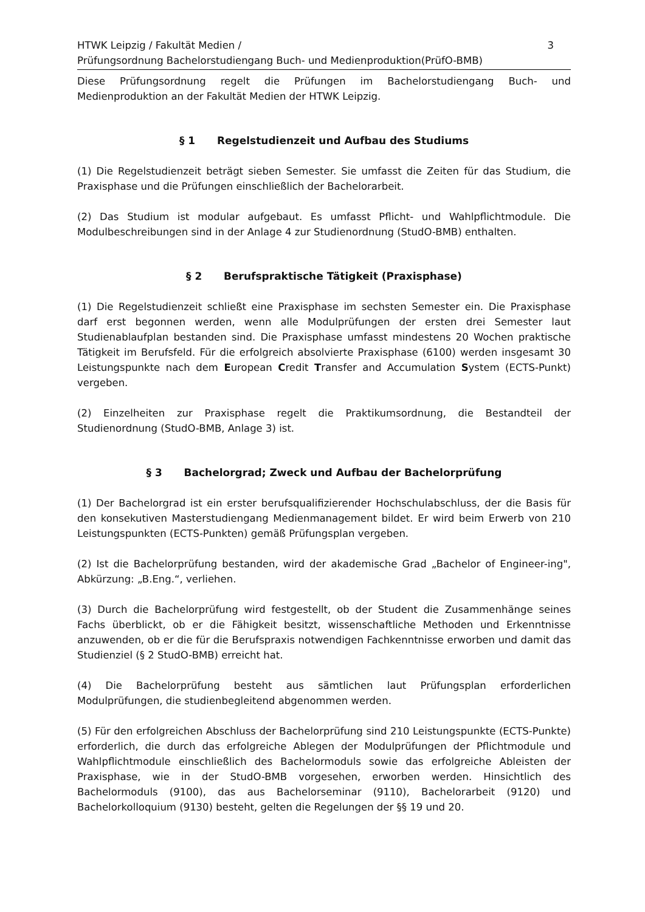HTWK Leipzig / Fakultät Medien /
Prüfungsordnung Bachelorstudiengang Buch- und Medienproduktion(PrüfO-BMB)
3
Diese Prüfungsordnung regelt die Prüfungen im Bachelorstudiengang Buch- und Medienproduktion an der Fakultät Medien der HTWK Leipzig.
§ 1 Regelstudienzeit und Aufbau des Studiums
(1) Die Regelstudienzeit beträgt sieben Semester. Sie umfasst die Zeiten für das Studium, die Praxisphase und die Prüfungen einschließlich der Bachelorarbeit.
(2) Das Studium ist modular aufgebaut. Es umfasst Pflicht- und Wahlpflichtmodule. Die Modulbeschreibungen sind in der Anlage 4 zur Studienordnung (StudO-BMB) enthalten.
§ 2 Berufspraktische Tätigkeit (Praxisphase)
(1) Die Regelstudienzeit schließt eine Praxisphase im sechsten Semester ein. Die Praxisphase darf erst begonnen werden, wenn alle Modulprüfungen der ersten drei Semester laut Studienablaufplan bestanden sind. Die Praxisphase umfasst mindestens 20 Wochen praktische Tätigkeit im Berufsfeld. Für die erfolgreich absolvierte Praxisphase (6100) werden insgesamt 30 Leistungspunkte nach dem European Credit Transfer and Accumulation System (ECTS-Punkt) vergeben.
(2) Einzelheiten zur Praxisphase regelt die Praktikumsordnung, die Bestandteil der Studienordnung (StudO-BMB, Anlage 3) ist.
§ 3 Bachelorgrad; Zweck und Aufbau der Bachelorprüfung
(1) Der Bachelorgrad ist ein erster berufsqualifizierender Hochschulabschluss, der die Basis für den konsekutiven Masterstudiengang Medienmanagement bildet. Er wird beim Erwerb von 210 Leistungspunkten (ECTS-Punkten) gemäß Prüfungsplan vergeben.
(2) Ist die Bachelorprüfung bestanden, wird der akademische Grad „Bachelor of Engineer-ing", Abkürzung: „B.Eng.“, verliehen.
(3) Durch die Bachelorprüfung wird festgestellt, ob der Student die Zusammenhänge seines Fachs überblickt, ob er die Fähigkeit besitzt, wissenschaftliche Methoden und Erkenntnisse anzuwenden, ob er die für die Berufspraxis notwendigen Fachkenntnisse erworben und damit das Studienziel (§ 2 StudO-BMB) erreicht hat.
(4) Die Bachelorprüfung besteht aus sämtlichen laut Prüfungsplan erforderlichen Modulprüfungen, die studienbegleitend abgenommen werden.
(5) Für den erfolgreichen Abschluss der Bachelorprüfung sind 210 Leistungspunkte (ECTS-Punkte) erforderlich, die durch das erfolgreiche Ablegen der Modulprüfungen der Pflichtmodule und Wahlpflichtmodule einschließlich des Bachelormoduls sowie das erfolgreiche Ableisten der Praxisphase, wie in der StudO-BMB vorgesehen, erworben werden. Hinsichtlich des Bachelormoduls (9100), das aus Bachelorseminar (9110), Bachelorarbeit (9120) und Bachelorkolloquium (9130) besteht, gelten die Regelungen der §§ 19 und 20.